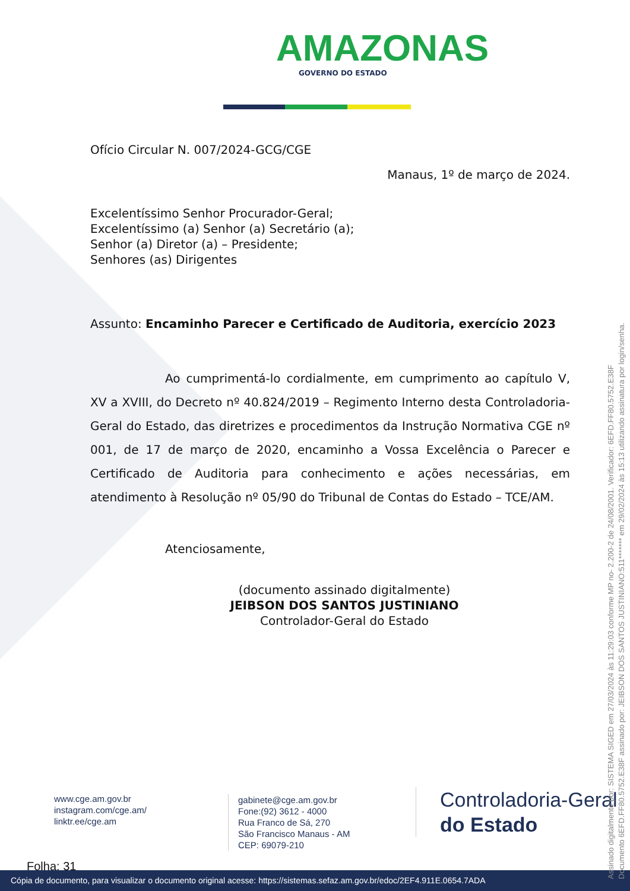AMAZONAS
GOVERNO DO ESTADO
Ofício Circular N. 007/2024-GCG/CGE
Manaus, 1º de março de 2024.
Excelentíssimo Senhor Procurador-Geral;
Excelentíssimo (a) Senhor (a) Secretário (a);
Senhor (a) Diretor (a) – Presidente;
Senhores (as) Dirigentes
Assunto: Encaminho Parecer e Certificado de Auditoria, exercício 2023
Ao cumprimentá-lo cordialmente, em cumprimento ao capítulo V, XV a XVIII, do Decreto nº 40.824/2019 – Regimento Interno desta Controladoria-Geral do Estado, das diretrizes e procedimentos da Instrução Normativa CGE nº 001, de 17 de março de 2020, encaminho a Vossa Excelência o Parecer e Certificado de Auditoria para conhecimento e ações necessárias, em atendimento à Resolução nº 05/90 do Tribunal de Contas do Estado – TCE/AM.
Atenciosamente,
(documento assinado digitalmente)
JEIBSON DOS SANTOS JUSTINIANO
Controlador-Geral do Estado
www.cge.am.gov.br
instagram.com/cge.am/
linktr.ee/cge.am
gabinete@cge.am.gov.br
Fone:(92) 3612 - 4000
Rua Franco de Sá, 270
São Francisco Manaus - AM
CEP: 69079-210
Controladoria-Geral
do Estado
Folha: 31
Cópia de documento, para visualizar o documento original acesse: https://sistemas.sefaz.am.gov.br/edoc/2EF4.911E.0654.7ADA
Assinado digitalmente por: SISTEMA SIGED em 27/03/2024 às 11:29:03 conforme MP no- 2.200-2 de 24/08/2001. Verificador: 6EFD.FF80.5752.E38F
Documento 6EFD.FF80.5752.E38F assinado por: JEIBSON DOS SANTOS JUSTINIANO:511******* em 29/02/2024 às 15:13 utilizando assinatura por login/senha.